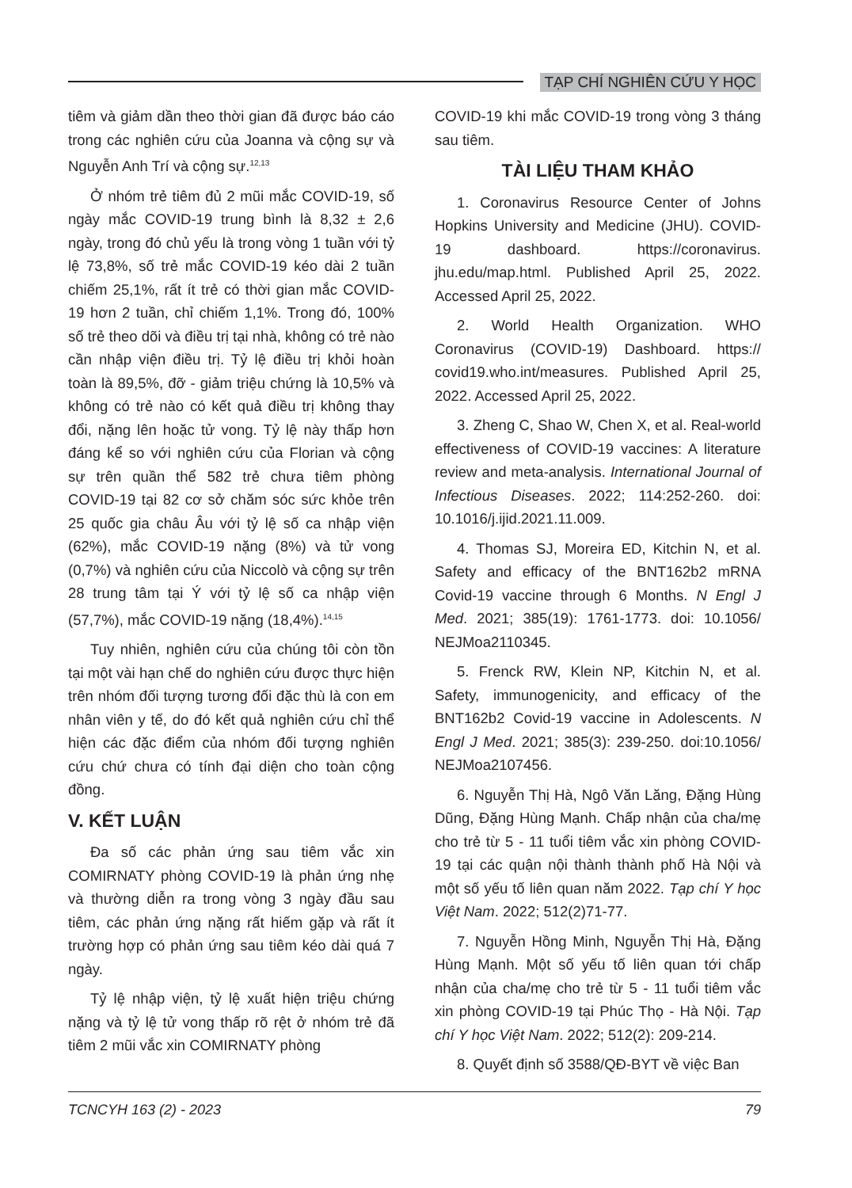TẠP CHÍ NGHIÊN CỨU Y HỌC
tiêm và giảm dần theo thời gian đã được báo cáo trong các nghiên cứu của Joanna và cộng sự và Nguyễn Anh Trí và cộng sự.<sup>12,13</sup>
Ở nhóm trẻ tiêm đủ 2 mũi mắc COVID-19, số ngày mắc COVID-19 trung bình là 8,32 ± 2,6 ngày, trong đó chủ yếu là trong vòng 1 tuần với tỷ lệ 73,8%, số trẻ mắc COVID-19 kéo dài 2 tuần chiếm 25,1%, rất ít trẻ có thời gian mắc COVID-19 hơn 2 tuần, chỉ chiếm 1,1%. Trong đó, 100% số trẻ theo dõi và điều trị tại nhà, không có trẻ nào cần nhập viện điều trị. Tỷ lệ điều trị khỏi hoàn toàn là 89,5%, đỡ - giảm triệu chứng là 10,5% và không có trẻ nào có kết quả điều trị không thay đổi, nặng lên hoặc tử vong. Tỷ lệ này thấp hơn đáng kể so với nghiên cứu của Florian và cộng sự trên quần thể 582 trẻ chưa tiêm phòng COVID-19 tại 82 cơ sở chăm sóc sức khỏe trên 25 quốc gia châu Âu với tỷ lệ số ca nhập viện (62%), mắc COVID-19 nặng (8%) và tử vong (0,7%) và nghiên cứu của Niccolò và cộng sự trên 28 trung tâm tại Ý với tỷ lệ số ca nhập viện (57,7%), mắc COVID-19 nặng (18,4%).<sup>14,15</sup>
Tuy nhiên, nghiên cứu của chúng tôi còn tồn tại một vài hạn chế do nghiên cứu được thực hiện trên nhóm đối tượng tương đối đặc thù là con em nhân viên y tế, do đó kết quả nghiên cứu chỉ thể hiện các đặc điểm của nhóm đối tượng nghiên cứu chứ chưa có tính đại diện cho toàn cộng đồng.
V. KẾT LUẬN
Đa số các phản ứng sau tiêm vắc xin COMIRNATY phòng COVID-19 là phản ứng nhẹ và thường diễn ra trong vòng 3 ngày đầu sau tiêm, các phản ứng nặng rất hiếm gặp và rất ít trường hợp có phản ứng sau tiêm kéo dài quá 7 ngày.
Tỷ lệ nhập viện, tỷ lệ xuất hiện triệu chứng nặng và tỷ lệ tử vong thấp rõ rệt ở nhóm trẻ đã tiêm 2 mũi vắc xin COMIRNATY phòng
COVID-19 khi mắc COVID-19 trong vòng 3 tháng sau tiêm.
TÀI LIỆU THAM KHẢO
1. Coronavirus Resource Center of Johns Hopkins University and Medicine (JHU). COVID-19 dashboard. https://coronavirus. jhu.edu/map.html. Published April 25, 2022. Accessed April 25, 2022.
2. World Health Organization. WHO Coronavirus (COVID-19) Dashboard. https:// covid19.who.int/measures. Published April 25, 2022. Accessed April 25, 2022.
3. Zheng C, Shao W, Chen X, et al. Real-world effectiveness of COVID-19 vaccines: A literature review and meta-analysis. International Journal of Infectious Diseases. 2022; 114:252-260. doi: 10.1016/j.ijid.2021.11.009.
4. Thomas SJ, Moreira ED, Kitchin N, et al. Safety and efficacy of the BNT162b2 mRNA Covid-19 vaccine through 6 Months. N Engl J Med. 2021; 385(19): 1761-1773. doi: 10.1056/ NEJMoa2110345.
5. Frenck RW, Klein NP, Kitchin N, et al. Safety, immunogenicity, and efficacy of the BNT162b2 Covid-19 vaccine in Adolescents. N Engl J Med. 2021; 385(3): 239-250. doi:10.1056/ NEJMoa2107456.
6. Nguyễn Thị Hà, Ngô Văn Lăng, Đặng Hùng Dũng, Đặng Hùng Mạnh. Chấp nhận của cha/mẹ cho trẻ từ 5 - 11 tuổi tiêm vắc xin phòng COVID-19 tại các quận nội thành thành phố Hà Nội và một số yếu tố liên quan năm 2022. Tạp chí Y học Việt Nam. 2022; 512(2)71-77.
7. Nguyễn Hồng Minh, Nguyễn Thị Hà, Đặng Hùng Mạnh. Một số yếu tố liên quan tới chấp nhận của cha/mẹ cho trẻ từ 5 - 11 tuổi tiêm vắc xin phòng COVID-19 tại Phúc Thọ - Hà Nội. Tạp chí Y học Việt Nam. 2022; 512(2): 209-214.
8. Quyết định số 3588/QĐ-BYT về việc Ban
TCNCYH 163 (2) - 2023 79